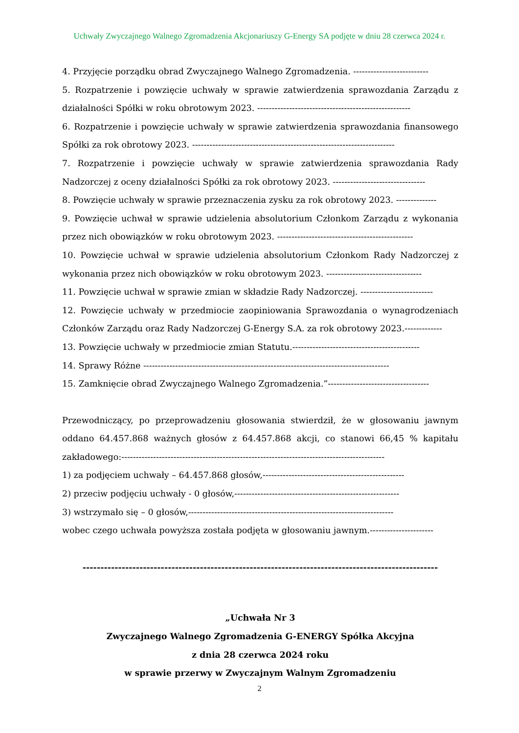Uchwały Zwyczajnego Walnego Zgromadzenia Akcjonariuszy G-Energy SA podjęte w dniu 28 czerwca 2024 r.
4. Przyjęcie porządku obrad Zwyczajnego Walnego Zgromadzenia. --------------------------
5. Rozpatrzenie i powzięcie uchwały w sprawie zatwierdzenia sprawozdania Zarządu z
działalności Spółki w roku obrotowym 2023. -----------------------------------------------------
6. Rozpatrzenie i powzięcie uchwały w sprawie zatwierdzenia sprawozdania finansowego
Spółki za rok obrotowy 2023. ----------------------------------------------------------------------
7. Rozpatrzenie i powzięcie uchwały w sprawie zatwierdzenia sprawozdania Rady
Nadzorczej z oceny działalności Spółki za rok obrotowy 2023. --------------------------------
8. Powzięcie uchwały w sprawie przeznaczenia zysku za rok obrotowy 2023. --------------
9. Powzięcie uchwał w sprawie udzielenia absolutorium Członkom Zarządu z wykonania
przez nich obowiązków w roku obrotowym 2023. -----------------------------------------------
10. Powzięcie uchwał w sprawie udzielenia absolutorium Członkom Rady Nadzorczej z
wykonania przez nich obowiązków w roku obrotowym 2023. ---------------------------------
11. Powzięcie uchwał w sprawie zmian w składzie Rady Nadzorczej. -------------------------
12. Powzięcie uchwały w przedmiocie zaopiniowania Sprawozdania o wynagrodzeniach
Członków Zarządu oraz Rady Nadzorczej G-Energy S.A. za rok obrotowy 2023.-------------
13. Powzięcie uchwały w przedmiocie zmian Statutu.--------------------------------------------
14. Sprawy Różne -------------------------------------------------------------------------------------
15. Zamknięcie obrad Zwyczajnego Walnego Zgromadzenia.”-----------------------------------
Przewodniczący, po przeprowadzeniu głosowania stwierdził, że w głosowaniu jawnym
oddano 64.457.868 ważnych głosów z 64.457.868 akcji, co stanowi 66,45 % kapitału
zakładowego:-------------------------------------------------------------------------------------------
1) za podjęciem uchwały – 64.457.868 głosów,-------------------------------------------------
2) przeciw podjęciu uchwały - 0 głosów,---------------------------------------------------------
3) wstrzymało się – 0 głosów,-----------------------------------------------------------------------
wobec czego uchwała powyższa została podjęta w głosowaniu jawnym.----------------------
----------------------------------------------------------------------------------------------------
„Uchwała Nr 3
Zwyczajnego Walnego Zgromadzenia G-ENERGY Spółka Akcyjna
z dnia 28 czerwca 2024 roku
w sprawie przerwy w Zwyczajnym Walnym Zgromadzeniu
2